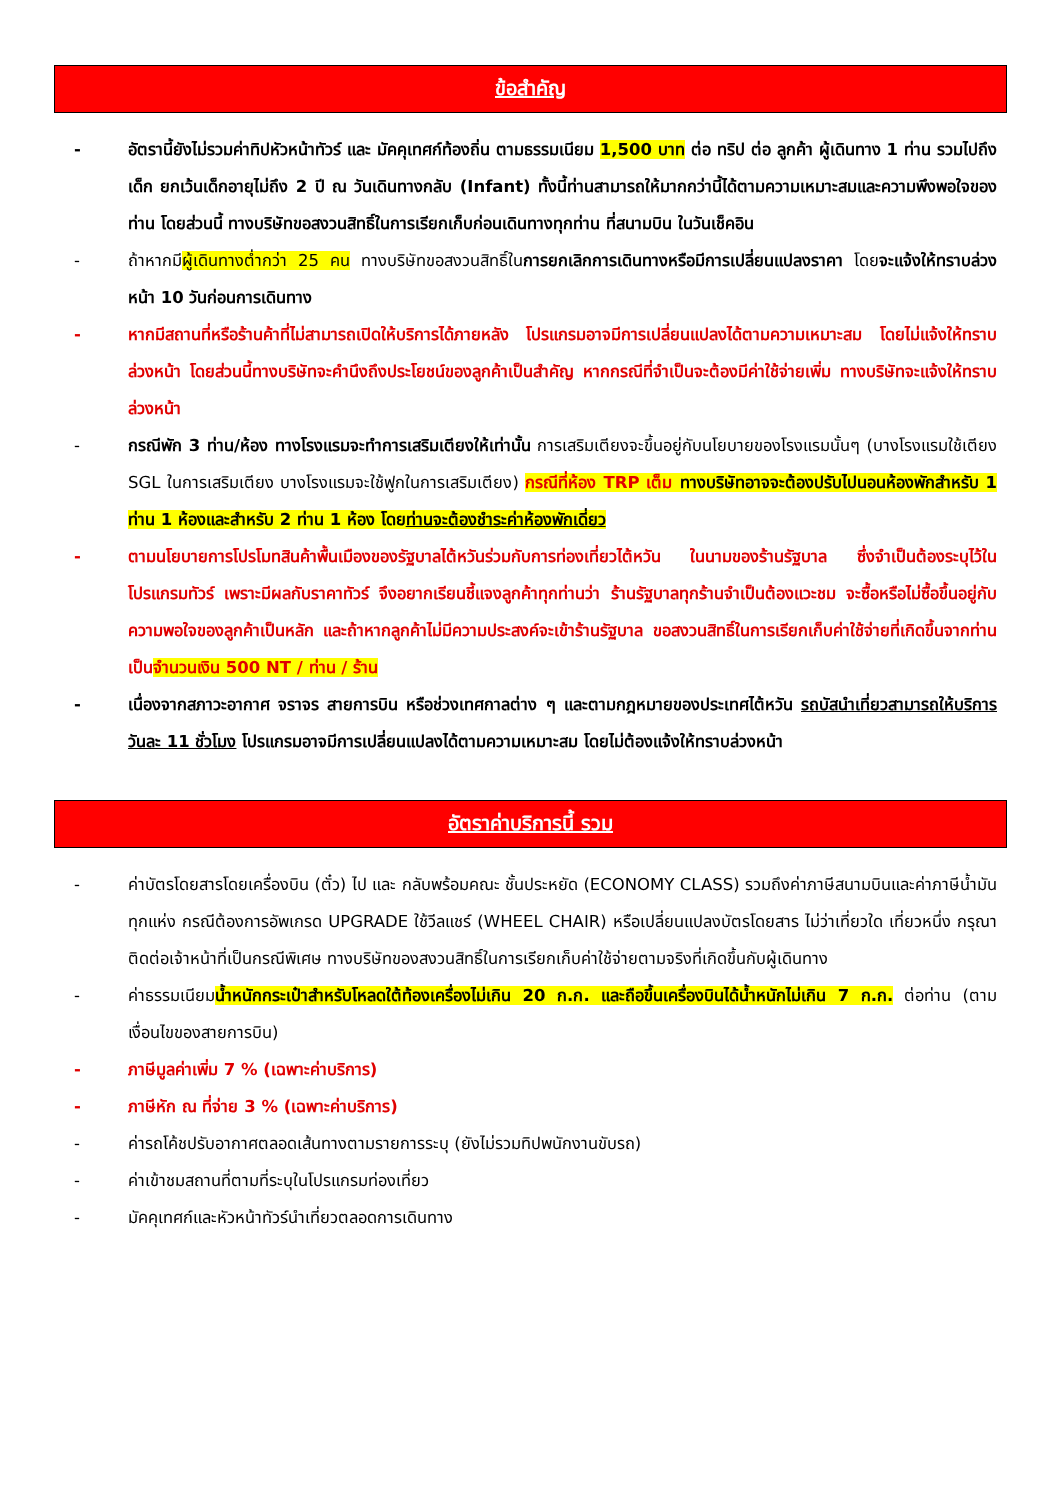ข้อสำคัญ
- อัตรานี้ยังไม่รวมค่าทิปหัวหน้าทัวร์ และ มัคคุเทศก์ท้องถิ่น ตามธรรมเนียม 1,500 บาท ต่อ ทริป ต่อ ลูกค้า ผู้เดินทาง 1 ท่าน รวมไปถึงเด็ก ยกเว้นเด็กอายุไม่ถึง 2 ปี ณ วันเดินทางกลับ (Infant) ทั้งนี้ท่านสามารถให้มากกว่านี้ได้ตามความเหมาะสมและความพึงพอใจของท่าน โดยส่วนนี้ ทางบริษัทขอสงวนสิทธิ์ในการเรียกเก็บก่อนเดินทางทุกท่าน ที่สนามบิน ในวันเช็คอิน
- ถ้าหากมีผู้เดินทางต่ำกว่า 25 คน ทางบริษัทขอสงวนสิทธิ์ในการยกเลิกการเดินทางหรือมีการเปลี่ยนแปลงราคา โดยจะแจ้งให้ทราบล่วงหน้า 10 วันก่อนการเดินทาง
- หากมีสถานที่หรือร้านค้าที่ไม่สามารถเปิดให้บริการได้ภายหลัง โปรแกรมอาจมีการเปลี่ยนแปลงได้ตามความเหมาะสม โดยไม่แจ้งให้ทราบล่วงหน้า โดยส่วนนี้ทางบริษัทจะคำนึงถึงประโยชน์ของลูกค้าเป็นสำคัญ หากกรณีที่จำเป็นจะต้องมีค่าใช้จ่ายเพิ่ม ทางบริษัทจะแจ้งให้ทราบล่วงหน้า
- กรณีพัก 3 ท่าน/ห้อง ทางโรงแรมจะทำการเสริมเตียงให้เท่านั้น การเสริมเตียงจะขึ้นอยู่กับนโยบายของโรงแรมนั้นๆ (บางโรงแรมใช้เตียง SGL ในการเสริมเตียง บางโรงแรมจะใช้ฟูกในการเสริมเตียง) กรณีที่ห้อง TRP เต็ม ทางบริษัทอาจจะต้องปรับไปนอนห้องพักสำหรับ 1 ท่าน 1 ห้องและสำหรับ 2 ท่าน 1 ห้อง โดยท่านจะต้องชำระค่าห้องพักเดี่ยว
- ตามนโยบายการโปรโมทสินค้าพื้นเมืองของรัฐบาลไต้หวันร่วมกับการท่องเที่ยวไต้หวัน ในนามของร้านรัฐบาล ซึ่งจำเป็นต้องระบุไว้ในโปรแกรมทัวร์ เพราะมีผลกับราคาทัวร์ จึงอยากเรียนชี้แจงลูกค้าทุกท่านว่า ร้านรัฐบาลทุกร้านจำเป็นต้องแวะชม จะซื้อหรือไม่ซื้อขึ้นอยู่กับความพอใจของลูกค้าเป็นหลัก และถ้าหากลูกค้าไม่มีความประสงค์จะเข้าร้านรัฐบาล ขอสงวนสิทธิ์ในการเรียกเก็บค่าใช้จ่ายที่เกิดขึ้นจากท่านเป็นจำนวนเงิน 500 NT / ท่าน / ร้าน
- เนื่องจากสภาวะอากาศ จราจร สายการบิน หรือช่วงเทศกาลต่าง ๆ และตามกฎหมายของประเทศไต้หวัน รถบัสนำเที่ยวสามารถให้บริการวันละ 11 ชั่วโมง โปรแกรมอาจมีการเปลี่ยนแปลงได้ตามความเหมาะสม โดยไม่ต้องแจ้งให้ทราบล่วงหน้า
อัตราค่าบริการนี้ รวม
- ค่าบัตรโดยสารโดยเครื่องบิน (ตั๋ว) ไป และ กลับพร้อมคณะ ชั้นประหยัด (ECONOMY CLASS) รวมถึงค่าภาษีสนามบินและค่าภาษีน้ำมันทุกแห่ง กรณีต้องการอัพเกรด UPGRADE ใช้วีลแชร์ (WHEEL CHAIR) หรือเปลี่ยนแปลงบัตรโดยสาร ไม่ว่าเที่ยวใด เที่ยวหนึ่ง กรุณาติดต่อเจ้าหน้าที่เป็นกรณีพิเศษ ทางบริษัทของสงวนสิทธิ์ในการเรียกเก็บค่าใช้จ่ายตามจริงที่เกิดขึ้นกับผู้เดินทาง
- ค่าธรรมเนียมน้ำหนักกระเป๋าสำหรับโหลดใต้ท้องเครื่องไม่เกิน 20 ก.ก. และถือขึ้นเครื่องบินได้น้ำหนักไม่เกิน 7 ก.ก. ต่อท่าน (ตามเงื่อนไขของสายการบิน)
- ภาษีมูลค่าเพิ่ม 7 % (เฉพาะค่าบริการ)
- ภาษีหัก ณ ที่จ่าย 3 % (เฉพาะค่าบริการ)
- ค่ารถโค้ชปรับอากาศตลอดเส้นทางตามรายการระบุ (ยังไม่รวมทิปพนักงานขับรถ)
- ค่าเข้าชมสถานที่ตามที่ระบุในโปรแกรมท่องเที่ยว
- มัคคุเทศก์และหัวหน้าทัวร์นำเที่ยวตลอดการเดินทาง